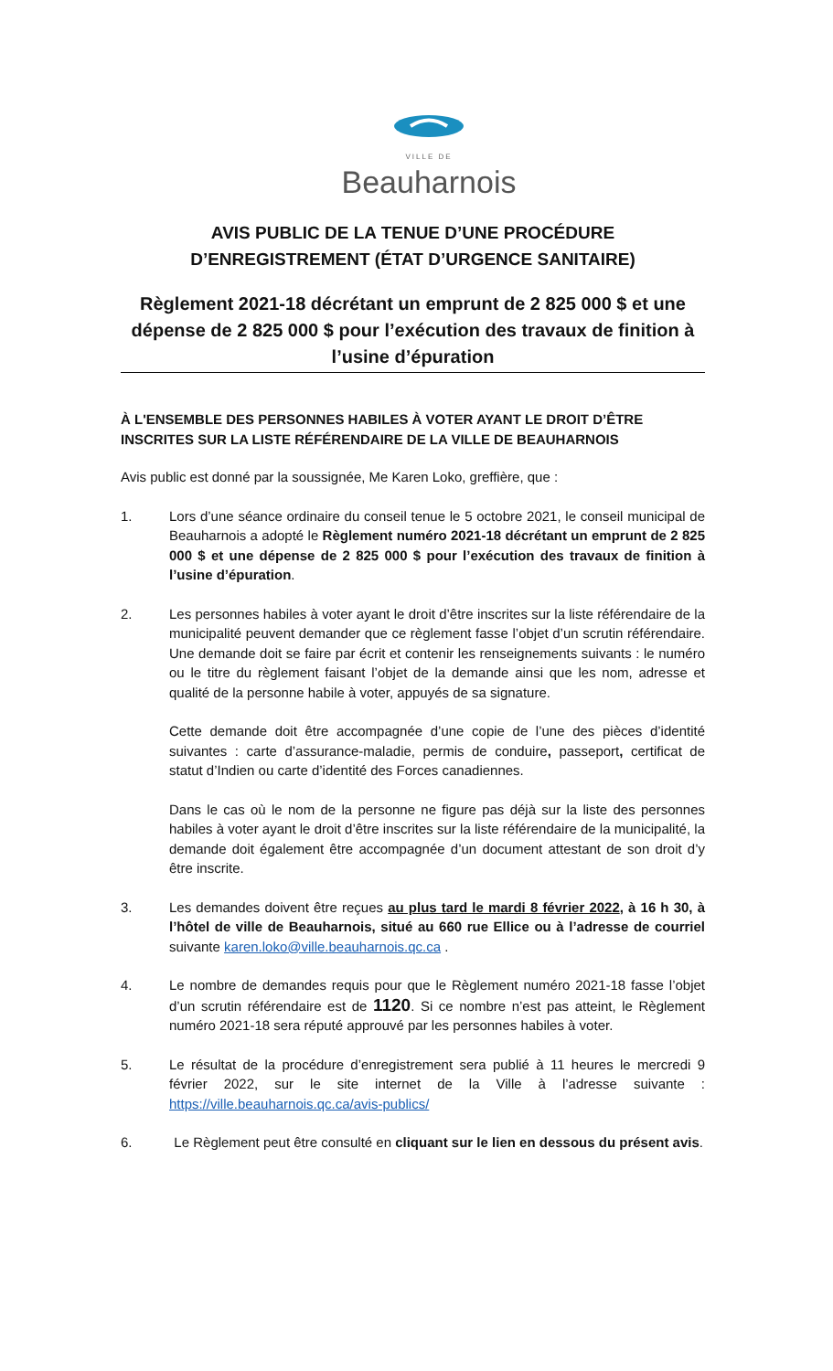VILLE DE
Beauharnois
AVIS PUBLIC DE LA TENUE D’UNE PROCÉDURE D’ENREGISTREMENT (ÉTAT D’URGENCE SANITAIRE)
Règlement 2021-18 décrétant un emprunt de 2 825 000 $ et une dépense de 2 825 000 $ pour l’exécution des travaux de finition à l’usine d’épuration
À L'ENSEMBLE DES PERSONNES HABILES À VOTER AYANT LE DROIT D’ÊTRE INSCRITES SUR LA LISTE RÉFÉRENDAIRE DE LA VILLE DE BEAUHARNOIS
Avis public est donné par la soussignée, Me Karen Loko, greffière, que :
1. Lors d’une séance ordinaire du conseil tenue le 5 octobre 2021, le conseil municipal de Beauharnois a adopté le Règlement numéro 2021-18 décrétant un emprunt de 2 825 000 $ et une dépense de 2 825 000 $ pour l’exécution des travaux de finition à l’usine d’épuration.
2. Les personnes habiles à voter ayant le droit d’être inscrites sur la liste référendaire de la municipalité peuvent demander que ce règlement fasse l’objet d’un scrutin référendaire. Une demande doit se faire par écrit et contenir les renseignements suivants : le numéro ou le titre du règlement faisant l’objet de la demande ainsi que les nom, adresse et qualité de la personne habile à voter, appuyés de sa signature.
Cette demande doit être accompagnée d’une copie de l’une des pièces d’identité suivantes : carte d’assurance-maladie, permis de conduire, passeport, certificat de statut d’Indien ou carte d’identité des Forces canadiennes.
Dans le cas où le nom de la personne ne figure pas déjà sur la liste des personnes habiles à voter ayant le droit d’être inscrites sur la liste référendaire de la municipalité, la demande doit également être accompagnée d’un document attestant de son droit d’y être inscrite.
3. Les demandes doivent être reçues au plus tard le mardi 8 février 2022, à 16 h 30, à l’hôtel de ville de Beauharnois, situé au 660 rue Ellice ou à l’adresse de courriel suivante karen.loko@ville.beauharnois.qc.ca .
4. Le nombre de demandes requis pour que le Règlement numéro 2021-18 fasse l’objet d’un scrutin référendaire est de 1120. Si ce nombre n’est pas atteint, le Règlement numéro 2021-18 sera réputé approuvé par les personnes habiles à voter.
5. Le résultat de la procédure d’enregistrement sera publié à 11 heures le mercredi 9 février 2022, sur le site internet de la Ville à l’adresse suivante : https://ville.beauharnois.qc.ca/avis-publics/
6. Le Règlement peut être consulté en cliquant sur le lien en dessous du présent avis.